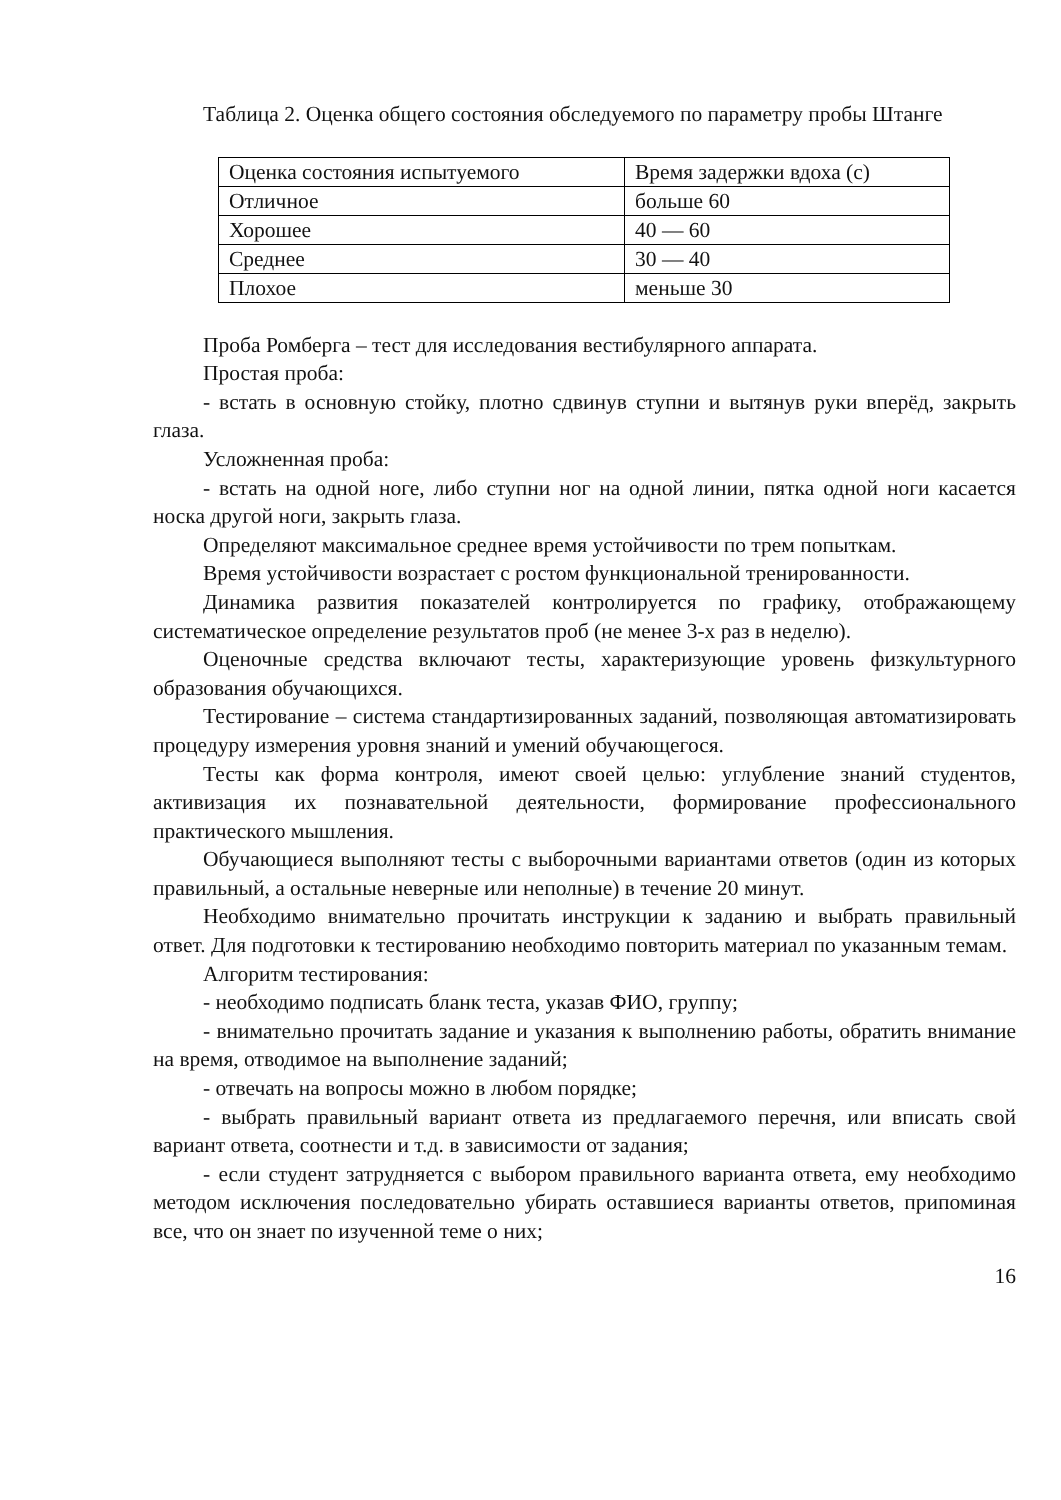Таблица 2. Оценка общего состояния обследуемого по параметру пробы Штанге
| Оценка состояния испытуемого | Время задержки вдоха (с) |
| Отличное | больше 60 |
| Хорошее | 40 — 60 |
| Среднее | 30 — 40 |
| Плохое | меньше 30 |
Проба Ромберга – тест для исследования вестибулярного аппарата.
Простая проба:
- встать в основную стойку, плотно сдвинув ступни и вытянув руки вперёд, закрыть глаза.
Усложненная проба:
- встать на одной ноге, либо ступни ног на одной линии, пятка одной ноги касается носка другой ноги, закрыть глаза.
Определяют максимальное среднее время устойчивости по трем попыткам.
Время устойчивости возрастает с ростом функциональной тренированности.
Динамика развития показателей контролируется по графику, отображающему систематическое определение результатов проб (не менее 3-х раз в неделю).
Оценочные средства включают тесты, характеризующие уровень физкультурного образования обучающихся.
Тестирование – система стандартизированных заданий, позволяющая автоматизировать процедуру измерения уровня знаний и умений обучающегося.
Тесты как форма контроля, имеют своей целью: углубление знаний студентов, активизация их познавательной деятельности, формирование профессионального практического мышления.
Обучающиеся выполняют тесты с выборочными вариантами ответов (один из которых правильный, а остальные неверные или неполные) в течение 20 минут.
Необходимо внимательно прочитать инструкции к заданию и выбрать правильный ответ. Для подготовки к тестированию необходимо повторить материал по указанным темам.
Алгоритм тестирования:
- необходимо подписать бланк теста, указав ФИО, группу;
- внимательно прочитать задание и указания к выполнению работы, обратить внимание на время, отводимое на выполнение заданий;
- отвечать на вопросы можно в любом порядке;
- выбрать правильный вариант ответа из предлагаемого перечня, или вписать свой вариант ответа, соотнести и т.д. в зависимости от задания;
- если студент затрудняется с выбором правильного варианта ответа, ему необходимо методом исключения последовательно убирать оставшиеся варианты ответов, припоминая все, что он знает по изученной теме о них;
16